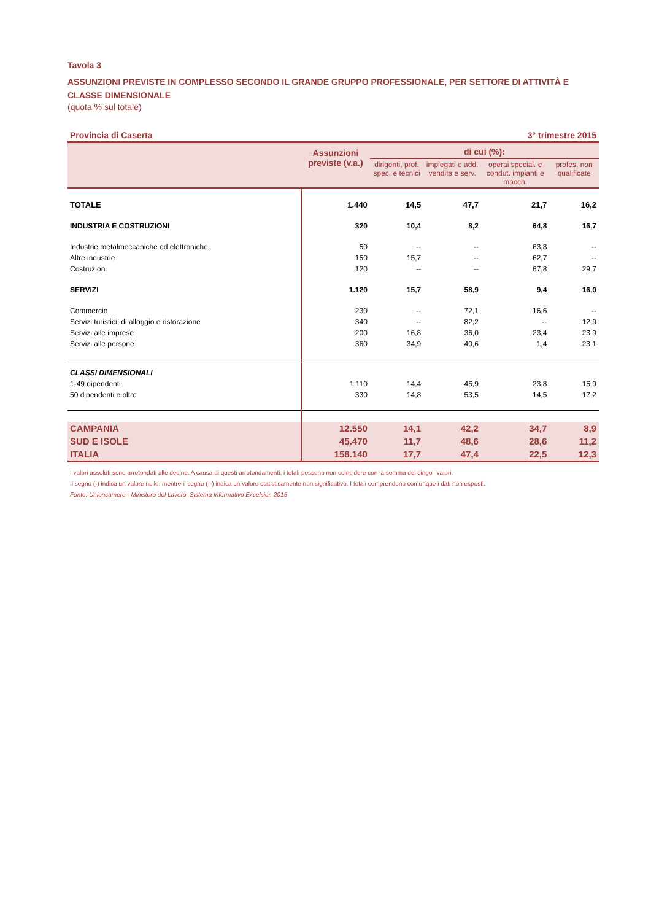Tavola 3
ASSUNZIONI PREVISTE IN COMPLESSO SECONDO IL GRANDE GRUPPO PROFESSIONALE, PER SETTORE DI ATTIVITÀ E CLASSE DIMENSIONALE
(quota % sul totale)
Provincia di Caserta 3° trimestre 2015
| | Assunzioni previste (v.a.) | di cui (%): | | | |
| --- | --- | --- | --- | --- | --- |
| | | dirigenti, prof. spec. e tecnici | impiegati e add. vendita e serv. | operai special. e condut. impianti e macch. | profes. non qualificate |
| TOTALE | 1.440 | 14,5 | 47,7 | 21,7 | 16,2 |
| INDUSTRIA E COSTRUZIONI | 320 | 10,4 | 8,2 | 64,8 | 16,7 |
| Industrie metalmeccaniche ed elettroniche | 50 | -- | -- | 63,8 | -- |
| Altre industrie | 150 | 15,7 | -- | 62,7 | -- |
| Costruzioni | 120 | -- | -- | 67,8 | 29,7 |
| SERVIZI | 1.120 | 15,7 | 58,9 | 9,4 | 16,0 |
| Commercio | 230 | -- | 72,1 | 16,6 | -- |
| Servizi turistici, di alloggio e ristorazione | 340 | -- | 82,2 | -- | 12,9 |
| Servizi alle imprese | 200 | 16,8 | 36,0 | 23,4 | 23,9 |
| Servizi alle persone | 360 | 34,9 | 40,6 | 1,4 | 23,1 |
| CLASSI DIMENSIONALI | | | | | |
| 1-49 dipendenti | 1.110 | 14,4 | 45,9 | 23,8 | 15,9 |
| 50 dipendenti e oltre | 330 | 14,8 | 53,5 | 14,5 | 17,2 |
| CAMPANIA | 12.550 | 14,1 | 42,2 | 34,7 | 8,9 |
| SUD E ISOLE | 45.470 | 11,7 | 48,6 | 28,6 | 11,2 |
| ITALIA | 158.140 | 17,7 | 47,4 | 22,5 | 12,3 |
I valori assoluti sono arrotondati alle decine. A causa di questi arrotondamenti, i totali possono non coincidere con la somma dei singoli valori.
Il segno (-) indica un valore nullo, mentre il segno (--) indica un valore statisticamente non significativo. I totali comprendono comunque i dati non esposti.
Fonte: Unioncamere - Ministero del Lavoro, Sistema Informativo Excelsior, 2015